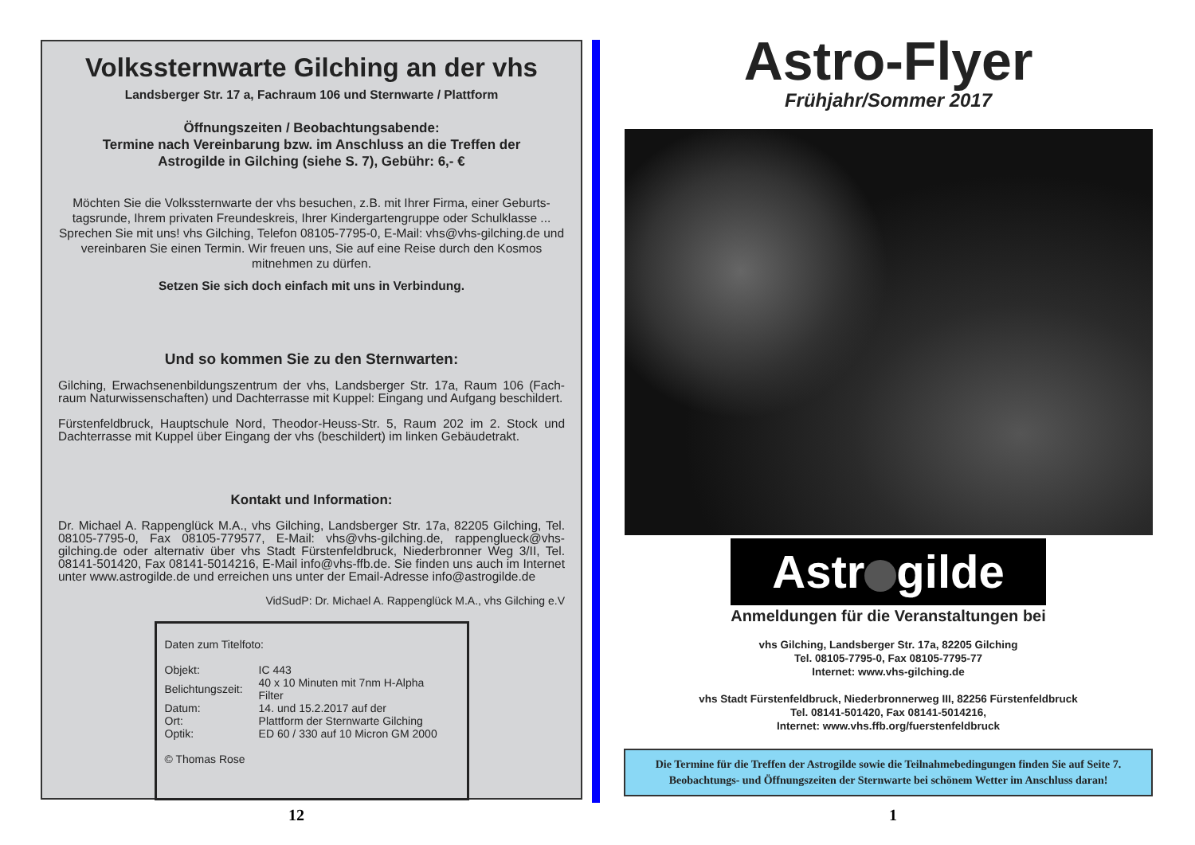Volkssternwarte Gilching an der vhs
Landsberger Str. 17 a, Fachraum 106 und Sternwarte / Plattform
Öffnungszeiten / Beobachtungsabende:
Termine nach Vereinbarung bzw. im Anschluss an die Treffen der
Astrogilde in Gilching (siehe S. 7), Gebühr: 6,- €
Möchten Sie die Volkssternwarte der vhs besuchen, z.B. mit Ihrer Firma, einer Geburts-tagsrunde, Ihrem privaten Freundeskreis, Ihrer Kindergartengruppe oder Schulklasse ... Sprechen Sie mit uns! vhs Gilching, Telefon 08105-7795-0, E-Mail: vhs@vhs-gilching.de und vereinbaren Sie einen Termin. Wir freuen uns, Sie auf eine Reise durch den Kosmos mitnehmen zu dürfen.
Setzen Sie sich doch einfach mit uns in Verbindung.
Und so kommen Sie zu den Sternwarten:
Gilching, Erwachsenenbildungszentrum der vhs, Landsberger Str. 17a, Raum 106 (Fach-raum Naturwissenschaften) und Dachterrasse mit Kuppel: Eingang und Aufgang beschildert.
Fürstenfeldbruck, Hauptschule Nord, Theodor-Heuss-Str. 5, Raum 202 im 2. Stock und Dachterrasse mit Kuppel über Eingang der vhs (beschildert) im linken Gebäudetrakt.
Kontakt und Information:
Dr. Michael A. Rappenglück M.A., vhs Gilching, Landsberger Str. 17a, 82205 Gilching, Tel. 08105-7795-0, Fax 08105-779577, E-Mail: vhs@vhs-gilching.de, rappenglueck@vhs-gilching.de oder alternativ über vhs Stadt Fürstenfeldbruck, Niederbronner Weg 3/II, Tel. 08141-501420, Fax 08141-5014216, E-Mail info@vhs-ffb.de. Sie finden uns auch im Internet unter www.astrogilde.de und erreichen uns unter der Email-Adresse info@astrogilde.de
VidSudP: Dr. Michael A. Rappenglück M.A., vhs Gilching e.V
Daten zum Titelfoto:
| Objekt: | IC 443 |
| Belichtungszeit: | 40 x 10 Minuten mit 7nm H-Alpha Filter |
| Datum: | 14. und 15.2.2017 auf der |
| Ort: | Plattform der Sternwarte Gilching |
| Optik: | ED 60 / 330 auf 10 Micron GM 2000 |
© Thomas Rose
Astro-Flyer
Frühjahr/Sommer 2017
Astr gilde
Anmeldungen für die Veranstaltungen bei
vhs Gilching, Landsberger Str. 17a, 82205 Gilching
Tel. 08105-7795-0, Fax 08105-7795-77
Internet: www.vhs-gilching.de
vhs Stadt Fürstenfeldbruck, Niederbronnerweg III, 82256 Fürstenfeldbruck
Tel. 08141-501420, Fax 08141-5014216,
Internet: www.vhs.ffb.org/fuerstenfeldbruck
Die Termine für die Treffen der Astrogilde sowie die Teilnahmebedingungen finden Sie auf Seite 7.
Beobachtungs- und Öffnungszeiten der Sternwarte bei schönem Wetter im Anschluss daran!
12 1